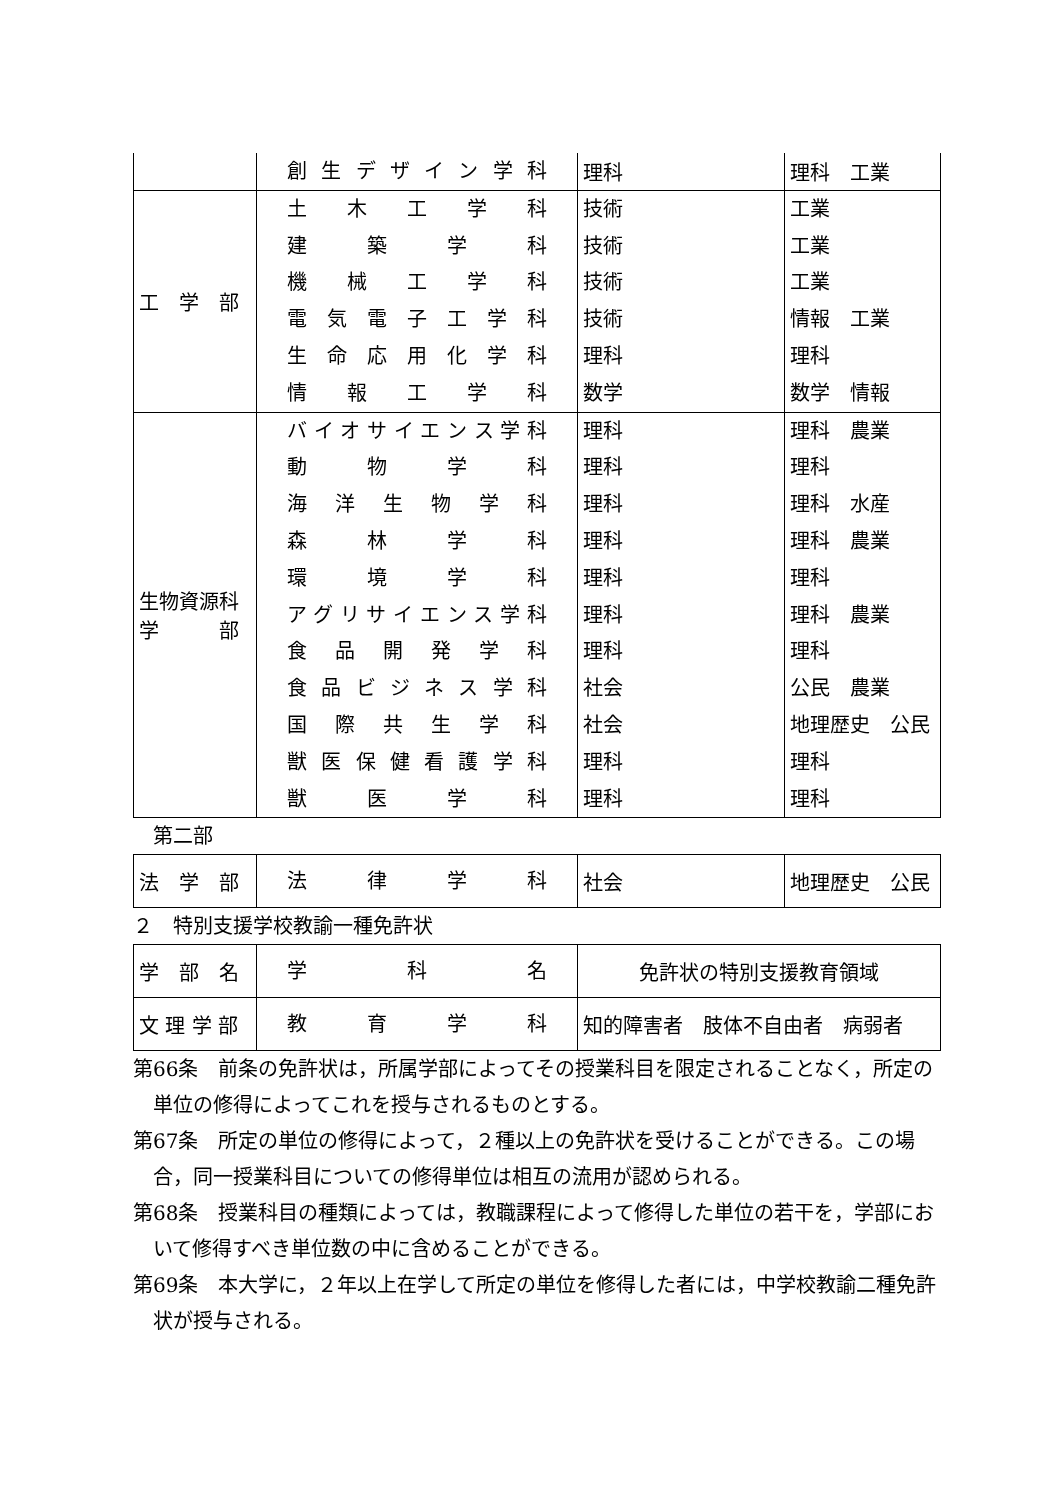| | 創生デザイン学科 | 理科 | 理科 工業 |
| 工 学 部 | 土木工学科 建築学科 機械工学科 電気電子工学科 生命応用化学科 情報工学科 | 技術 技術 技術 技術 理科 数学 | 工業 工業 工業 情報 工業 理科 数学 情報 |
| 生物資源科 学 部 | バイオサイエンス学科 動物学科 海洋生物学科 森林学科 環境学科 アグリサイエンス学科 食品開発学科 食品ビジネス学科 国際共生学科 獣医保健看護学科 獣医学科 | 理科 理科 理科 理科 理科 理科 理科 社会 社会 理科 理科 | 理科 農業 理科 理科 水産 理科 農業 理科 理科 農業 理科 公民 農業 地理歴史 公民 理科 理科 |
第二部
| 法 学 部 | 法律学科 | 社会 | 地理歴史 公民 |
２　特別支援学校教諭一種免許状
| 学 部 名 | 学科名 | 免許状の特別支援教育領域 |
| 文 理 学 部 | 教育学科 | 知的障害者 肢体不自由者 病弱者 |
第66条　前条の免許状は，所属学部によってその授業科目を限定されることなく，所定の単位の修得によってこれを授与されるものとする。
第67条　所定の単位の修得によって，２種以上の免許状を受けることができる。この場合，同一授業科目についての修得単位は相互の流用が認められる。
第68条　授業科目の種類によっては，教職課程によって修得した単位の若干を，学部において修得すべき単位数の中に含めることができる。
第69条　本大学に，２年以上在学して所定の単位を修得した者には，中学校教諭二種免許状が授与される。